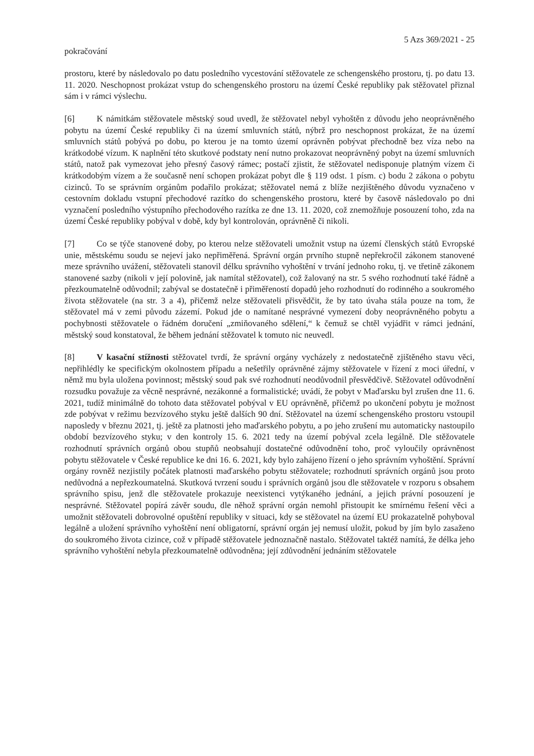5 Azs 369/2021 - 25
pokračování
prostoru, které by následovalo po datu posledního vycestování stěžovatele ze schengenského prostoru, tj. po datu 13. 11. 2020. Neschopnost prokázat vstup do schengenského prostoru na území České republiky pak stěžovatel přiznal sám i v rámci výslechu.
[6] K námitkám stěžovatele městský soud uvedl, že stěžovatel nebyl vyhoštěn z důvodu jeho neoprávněného pobytu na území České republiky či na území smluvních států, nýbrž pro neschopnost prokázat, že na území smluvních států pobývá po dobu, po kterou je na tomto území oprávněn pobývat přechodně bez víza nebo na krátkodobé vízum. K naplnění této skutkové podstaty není nutno prokazovat neoprávněný pobyt na území smluvních států, natož pak vymezovat jeho přesný časový rámec; postačí zjistit, že stěžovatel nedisponuje platným vízem či krátkodobým vízem a že současně není schopen prokázat pobyt dle § 119 odst. 1 písm. c) bodu 2 zákona o pobytu cizinců. To se správním orgánům podařilo prokázat; stěžovatel nemá z blíže nezjištěného důvodu vyznačeno v cestovním dokladu vstupní přechodové razítko do schengenského prostoru, které by časově následovalo po dni vyznačení posledního výstupního přechodového razítka ze dne 13. 11. 2020, což znemožňuje posouzení toho, zda na území České republiky pobýval v době, kdy byl kontrolován, oprávněně či nikoli.
[7] Co se týče stanovené doby, po kterou nelze stěžovateli umožnit vstup na území členských států Evropské unie, městskému soudu se nejeví jako nepřiměřená. Správní orgán prvního stupně nepřekročil zákonem stanovené meze správního uvážení, stěžovateli stanovil délku správního vyhoštění v trvání jednoho roku, tj. ve třetině zákonem stanovené sazby (nikoli v její polovině, jak namítal stěžovatel), což žalovaný na str. 5 svého rozhodnutí také řádně a přezkoumatelně odůvodnil; zabýval se dostatečně i přiměřeností dopadů jeho rozhodnutí do rodinného a soukromého života stěžovatele (na str. 3 a 4), přičemž nelze stěžovateli přisvědčit, že by tato úvaha stála pouze na tom, že stěžovatel má v zemi původu zázemí. Pokud jde o namítané nesprávné vymezení doby neoprávněného pobytu a pochybnosti stěžovatele o řádném doručení „zmiňovaného sdělení,“ k čemuž se chtěl vyjádřit v rámci jednání, městský soud konstatoval, že během jednání stěžovatel k tomuto nic neuvedl.
[8] V kasační stížnosti stěžovatel tvrdí, že správní orgány vycházely z nedostatečně zjištěného stavu věci, nepřihlédly ke specifickým okolnostem případu a nešetřily oprávněné zájmy stěžovatele v řízení z moci úřední, v němž mu byla uložena povinnost; městský soud pak své rozhodnutí neodůvodnil přesvědčivě. Stěžovatel odůvodnění rozsudku považuje za věcně nesprávné, nezákonné a formalistické; uvádí, že pobyt v Maďarsku byl zrušen dne 11. 6. 2021, tudíž minimálně do tohoto data stěžovatel pobýval v EU oprávněně, přičemž po ukončení pobytu je možnost zde pobývat v režimu bezvízového styku ještě dalších 90 dní. Stěžovatel na území schengenského prostoru vstoupil naposledy v březnu 2021, tj. ještě za platnosti jeho maďarského pobytu, a po jeho zrušení mu automaticky nastoupilo období bezvízového styku; v den kontroly 15. 6. 2021 tedy na území pobýval zcela legálně. Dle stěžovatele rozhodnutí správních orgánů obou stupňů neobsahují dostatečné odůvodnění toho, proč vyloučily oprávněnost pobytu stěžovatele v České republice ke dni 16. 6. 2021, kdy bylo zahájeno řízení o jeho správním vyhoštění. Správní orgány rovněž nezjistily počátek platnosti maďarského pobytu stěžovatele; rozhodnutí správních orgánů jsou proto nedůvodná a nepřezkoumatelná. Skutková tvrzení soudu i správních orgánů jsou dle stěžovatele v rozporu s obsahem správního spisu, jenž dle stěžovatele prokazuje neexistenci vytýkaného jednání, a jejich právní posouzení je nesprávné. Stěžovatel popírá závěr soudu, dle něhož správní orgán nemohl přistoupit ke smírnému řešení věci a umožnit stěžovateli dobrovolné opuštění republiky v situaci, kdy se stěžovatel na území EU prokazatelně pohyboval legálně a uložení správního vyhoštění není obligatorní, správní orgán jej nemusí uložit, pokud by jím bylo zasaženo do soukromého života cizince, což v případě stěžovatele jednoznačně nastalo. Stěžovatel taktéž namítá, že délka jeho správního vyhoštění nebyla přezkoumatelně odůvodněna; její zdůvodnění jednáním stěžovatele